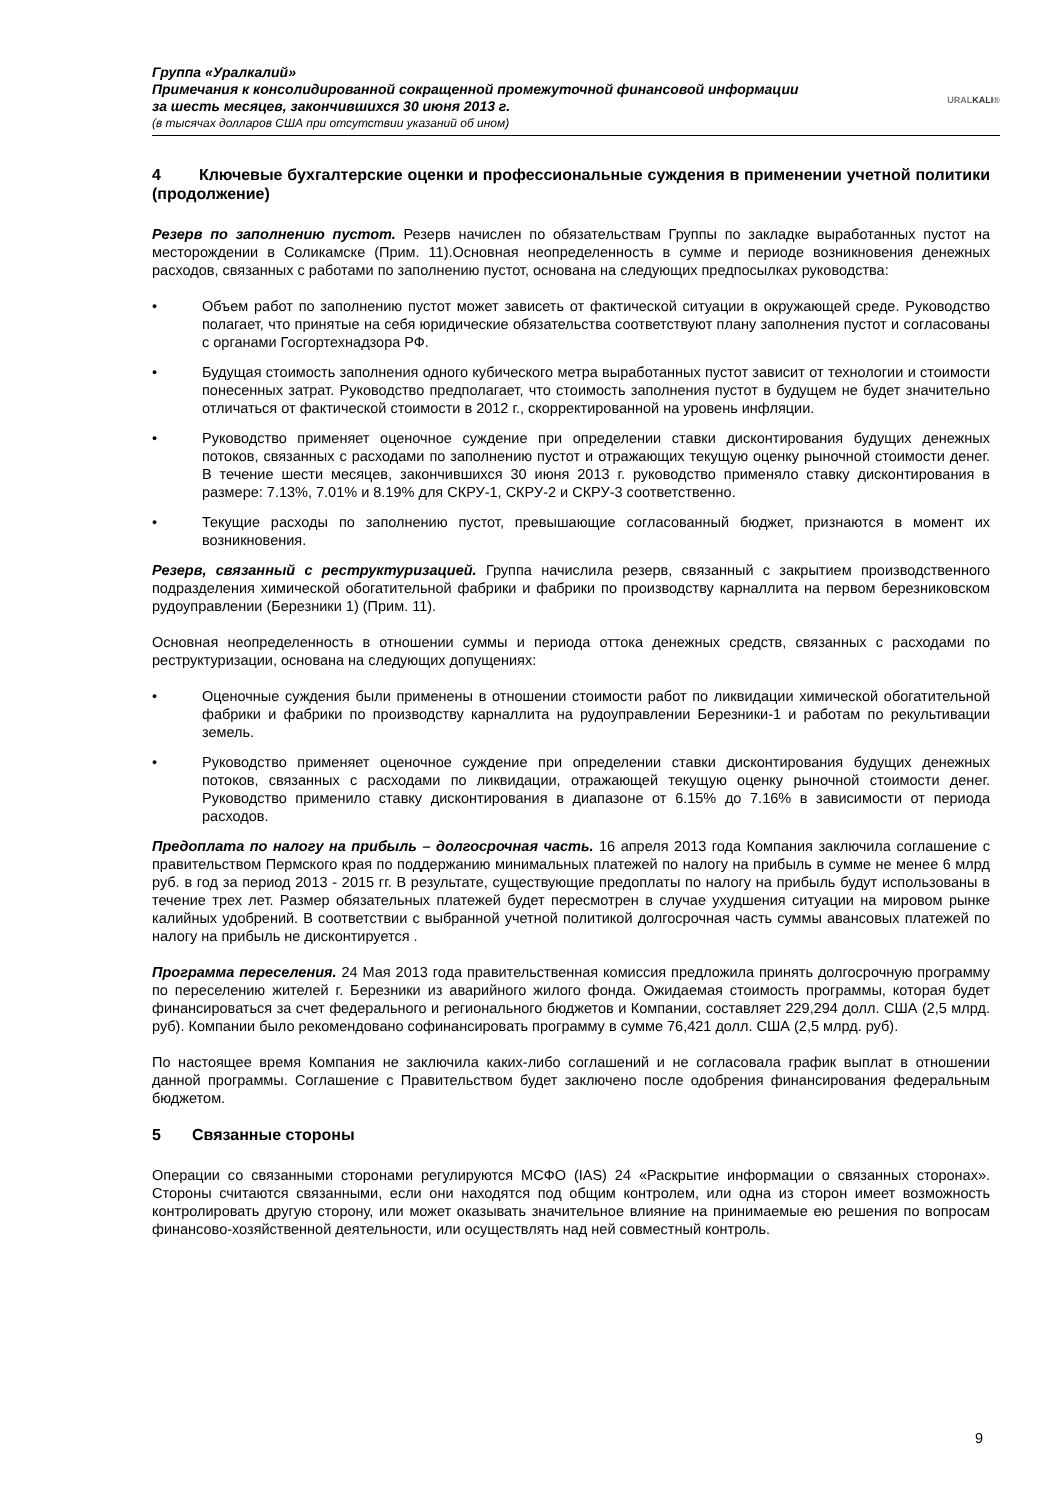Группа «Уралкалий»
Примечания к консолидированной сокращенной промежуточной финансовой информации
за шесть месяцев, закончившихся 30 июня 2013 г.
(в тысячах долларов США при отсутствии указаний об ином)
URALKALI®
4 Ключевые бухгалтерские оценки и профессиональные суждения в применении учетной политики (продолжение)
Резерв по заполнению пустот. Резерв начислен по обязательствам Группы по закладке выработанных пустот на месторождении в Соликамске (Прим. 11).Основная неопределенность в сумме и периоде возникновения денежных расходов, связанных с работами по заполнению пустот, основана на следующих предпосылках руководства:
• Объем работ по заполнению пустот может зависеть от фактической ситуации в окружающей среде. Руководство полагает, что принятые на себя юридические обязательства соответствуют плану заполнения пустот и согласованы с органами Госгортехнадзора РФ.
• Будущая стоимость заполнения одного кубического метра выработанных пустот зависит от технологии и стоимости понесенных затрат. Руководство предполагает, что стоимость заполнения пустот в будущем не будет значительно отличаться от фактической стоимости в 2012 г., скорректированной на уровень инфляции.
• Руководство применяет оценочное суждение при определении ставки дисконтирования будущих денежных потоков, связанных с расходами по заполнению пустот и отражающих текущую оценку рыночной стоимости денег. В течение шести месяцев, закончившихся 30 июня 2013 г. руководство применяло ставку дисконтирования в размере: 7.13%, 7.01% и 8.19% для СКРУ-1, СКРУ-2 и СКРУ-3 соответственно.
• Текущие расходы по заполнению пустот, превышающие согласованный бюджет, признаются в момент их возникновения.
Резерв, связанный с реструктуризацией. Группа начислила резерв, связанный с закрытием производственного подразделения химической обогатительной фабрики и фабрики по производству карналлита на первом березниковском рудоуправлении (Березники 1) (Прим. 11).
Основная неопределенность в отношении суммы и периода оттока денежных средств, связанных с расходами по реструктуризации, основана на следующих допущениях:
• Оценочные суждения были применены в отношении стоимости работ по ликвидации химической обогатительной фабрики и фабрики по производству карналлита на рудоуправлении Березники-1 и работам по рекультивации земель.
• Руководство применяет оценочное суждение при определении ставки дисконтирования будущих денежных потоков, связанных с расходами по ликвидации, отражающей текущую оценку рыночной стоимости денег. Руководство применило ставку дисконтирования в диапазоне от 6.15% до 7.16% в зависимости от периода расходов.
Предоплата по налогу на прибыль – долгосрочная часть. 16 апреля 2013 года Компания заключила соглашение с правительством Пермского края по поддержанию минимальных платежей по налогу на прибыль в сумме не менее 6 млрд руб. в год за период 2013 - 2015 гг. В результате, существующие предоплаты по налогу на прибыль будут использованы в течение трех лет. Размер обязательных платежей будет пересмотрен в случае ухудшения ситуации на мировом рынке калийных удобрений. В соответствии с выбранной учетной политикой долгосрочная часть суммы авансовых платежей по налогу на прибыль не дисконтируется .
Программа переселения. 24 Мая 2013 года правительственная комиссия предложила принять долгосрочную программу по переселению жителей г. Березники из аварийного жилого фонда. Ожидаемая стоимость программы, которая будет финансироваться за счет федерального и регионального бюджетов и Компании, составляет 229,294 долл. США (2,5 млрд. руб). Компании было рекомендовано софинансировать программу в сумме 76,421 долл. США (2,5 млрд. руб).
По настоящее время Компания не заключила каких-либо соглашений и не согласовала график выплат в отношении данной программы. Соглашение с Правительством будет заключено после одобрения финансирования федеральным бюджетом.
5 Связанные стороны
Операции со связанными сторонами регулируются МСФО (IAS) 24 «Раскрытие информации о связанных сторонах». Стороны считаются связанными, если они находятся под общим контролем, или одна из сторон имеет возможность контролировать другую сторону, или может оказывать значительное влияние на принимаемые ею решения по вопросам финансово-хозяйственной деятельности, или осуществлять над ней совместный контроль.
9